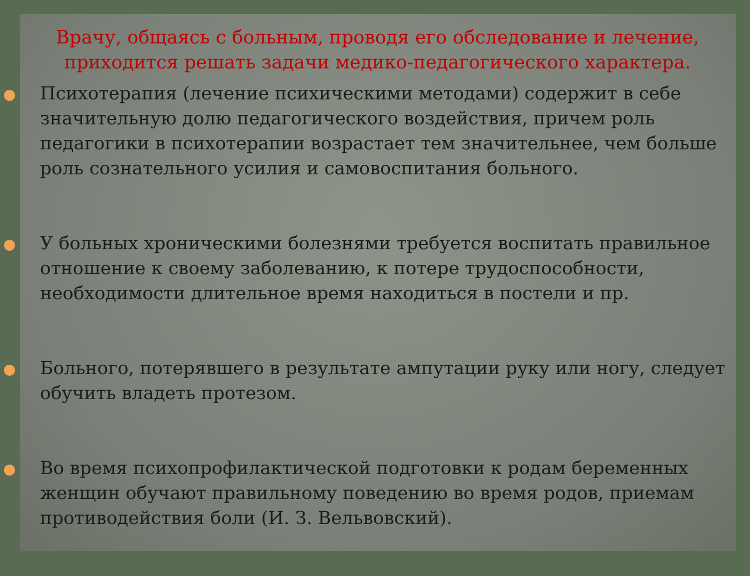Врачу, общаясь с больным, проводя его обследование и лечение, приходится решать задачи медико-педагогического характера.
Психотерапия (лечение психическими методами) содержит в себе значительную долю педагогического воздействия, причем роль педагогики в психотерапии возрастает тем значительнее, чем больше роль сознательного усилия и самовоспитания больного.
У больных хроническими болезнями требуется воспитать правильное отношение к своему заболеванию, к потере трудоспособности, необходимости длительное время находиться в постели и пр.
Больного, потерявшего в результате ампутации руку или ногу, следует обучить владеть протезом.
Во время психопрофилактической подготовки к родам беременных женщин обучают правильному поведению во время родов, приемам противодействия боли (И. З. Вельвовский).